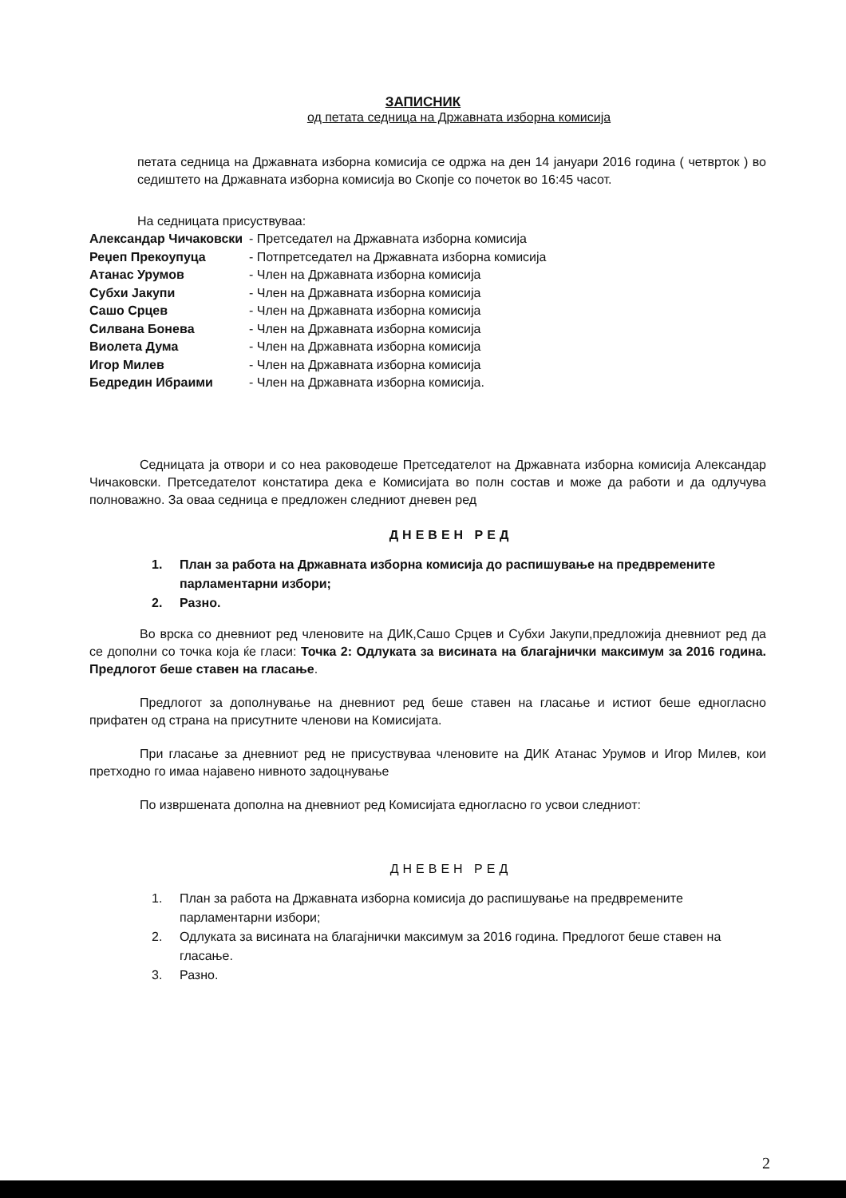ЗАПИСНИК
од петата седница на Државната изборна комисија
петата седница на Државната изборна комисија се одржа на ден 14 јануари 2016 година ( четврток ) во седиштето на Државната изборна комисија во Скопје со почеток во 16:45 часот.
На седницата присуствуваа:
Александар Чичаковски - Претседател на Државната изборна комисија
Реџеп Прекоупуца - Потпретседател на Државната изборна комисија
Атанас Урумов - Член на Државната изборна комисија
Субхи Јакупи - Член на Државната изборна комисија
Сашо Срцев - Член на Државната изборна комисија
Силвана Боневa - Член на Државната изборна комисија
Виолета Дума - Член на Државната изборна комисија
Игор Милев - Член на Државната изборна комисија
Бедредин Ибраими - Член на Државната изборна комисија.
Седницата ја отвори и со неа раководеше Претседателот на Државната изборна комисија Александар Чичаковски. Претседателот констатира дека е Комисијата во полн состав и може да работи и да одлучува полноважно. За оваа седница е предложен следниот дневен ред
ДНЕВЕН РЕД
1. План за работа на Државната изборна комисија до распишување на предвремените парламентарни избори;
2. Разно.
Во врска со дневниот ред членовите на ДИК,Сашо Срцев и Субхи Јакупи,предложија дневниот ред да се дополни со точка која ќе гласи: Точка 2: Одлуката за висината на благајнички максимум за 2016 година. Предлогот беше ставен на гласање.
Предлогот за дополнување на дневниот ред беше ставен на гласање и истиот беше едногласно прифатен од страна на присутните членови на Комисијата.
При гласање за дневниот ред не присуствуваа членовите на ДИК Атанас Урумов и Игор Милев, кои претходно го имаа најавено нивното задоцнување
По извршената дополна на дневниот ред Комисијата едногласно го усвои следниот:
ДНЕВЕН РЕД
1. План за работа на Државната изборна комисија до распишување на предвремените парламентарни избори;
2. Одлуката за висината на благајнички максимум за 2016 година. Предлогот беше ставен на гласање.
3. Разно.
2